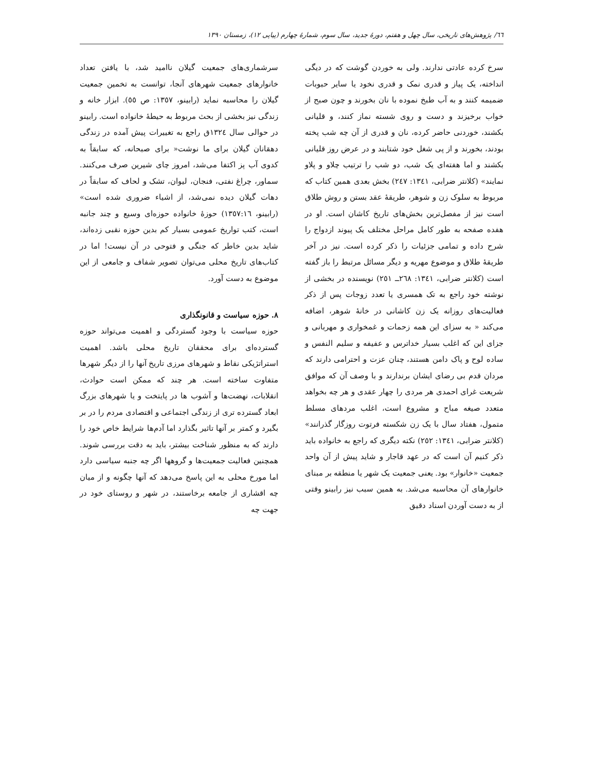٦٦/ پژوهش‌های تاریخی، سال چهل و هفتم، دورهٔ جدید، سال سوم، شمارهٔ چهارم (پیاپی ١٢)، زمستان ١٣٩٠
سرخ کرده عادتی ندارند. ولی به خوردن گوشت که در دیگی انداخته، یک پیاز و قدری نمک و قدری نخود یا سایر حبوبات ضمیمه کنند و به آب طبخ نموده با نان بخورند و چون صبح از خواب برخیزند و دست و روی شسته نماز کنند، و قلیانی بکشند، خوردنی حاضر کرده، نان و قدری از آن چه شب پخته بودند، بخورند و از پی شغل خود شتابند و در عرض روز قلیانی بکشند و اما هفته‌ای یک شب، دو شب را ترتیب چلاو و پلاو نمایند» (کلانتر ضرابی، ١٣٤١: ٢٤٧) بخش بعدی همین کتاب که مربوط به سلوک زن و شوهر، طریقهٔ عقد بستن و روش طلاق است نیز از مفصل‌ترین بخش‌های تاریخ کاشان است. او در هفده صفحه به طور کامل مراحل مختلف یک پیوند ازدواج را شرح داده و تمامی جزئیات را ذکر کرده است. نیز در آخر طریقهٔ طلاق و موضوع مهریه و دیگر مسائل مرتبط را باز گفته است (کلانتر ضرابی، ١٣٤١: ٢٦٨ــ ٢٥١) نویسنده در بخشی از نوشته خود راجع به تک همسری یا تعدد زوجات پس از ذکر فعالیت‌های روزانه یک زن کاشانی در خانهٔ شوهر، اضافه می‌کند « به سزای این همه زحمات و غمخواری و مهربانی و جزای این که اغلب بسیار خداترس و عفیفه و سلیم النفس و ساده لوح و پاک دامن هستند، چنان عزت و احترامی دارند که مردان قدم بی رضای ایشان برندارند و با وصف آن که موافق شریعت غرای احمدی هر مردی را چهار عقدی و هر چه بخواهد متعدد صیغه مباح و مشروع است، اغلب مردهای مسلط متمول، هفتاد سال با یک زن شکسته فرتوت روزگار گذرانند» (کلانتر ضرابی، ١٣٤١: ٢٥٢) نکته دیگری که راجع به خانواده باید ذکر کنیم آن است که در عهد قاجار و شاید پیش از آن واحد جمعیت «خانوار» بود. یعنی جمعیت یک شهر یا منطقه بر مبنای خانوارهای آن محاسبه می‌شد. به همین سبب نیز رابینو وقتی از به دست آوردن اسناد دقیق
سرشماری‌های جمعیت گیلان ناامید شد، با یافتن تعداد خانوارهای جمعیت شهرهای آنجا، توانست به تخمین جمعیت گیلان را محاسبه نماید (رابینو، ١٣٥٧: ص ٥٥). ابزار خانه و زندگی نیز بخشی از بحث مربوط به حیطهٔ خانواده است. رابینو در حوالی سال ١٣٢٤ق راجع به تغییرات پیش آمده در زندگی دهقانان گیلان برای ما نوشت« برای صبحانه، که سابقاً به کدوی آب پز اکتفا می‌شد، امروز چای شیرین صرف می‌کنند. سماور، چراغ نفتی، فنجان، لیوان، تشک و لحاف که سابقاً در دهات گیلان دیده نمی‌شد، از اشیاء ضروری شده است» (رابینو، ١٣٥٧:١٦) حوزهٔ خانواده حوزه‌ای وسیع و چند جانبه است، کتب تواریخ عمومی بسیار کم بدین حوزه نقبی زده‌اند، شاید بدین خاطر که جنگی و فتوحی در آن نیست! اما در کتاب‌های تاریخ محلی می‌توان تصویر شفاف و جامعی از این موضوع به دست آورد.
٨. حوزه سیاست و قانونگذاری
حوزه سیاست با وجود گستردگی و اهمیت می‌تواند حوزه گسترده‌ای برای محققان تاریخ محلی باشد. اهمیت استراتژیکی نقاط و شهرهای مرزی تاریخ آنها را از دیگر شهرها متفاوت ساخته است. هر چند که ممکن است حوادث، انقلابات، نهضت‌ها و آشوب ها در پایتخت و یا شهرهای بزرگ ابعاد گسترده تری از زندگی اجتماعی و اقتصادی مردم را در بر بگیرد و کمتر بر آنها تاثیر بگذارد اما آدم‌ها شرایط خاص خود را دارند که به منظور شناخت بیشتر، باید به دقت بررسی شوند. همچنین فعالیت جمعیت‌ها و گروهها اگر چه جنبه سیاسی دارد اما مورخ محلی به این پاسخ می‌دهد که آنها چگونه و از میان چه اقشاری از جامعه برخاستند، در شهر و روستای خود در جهت چه